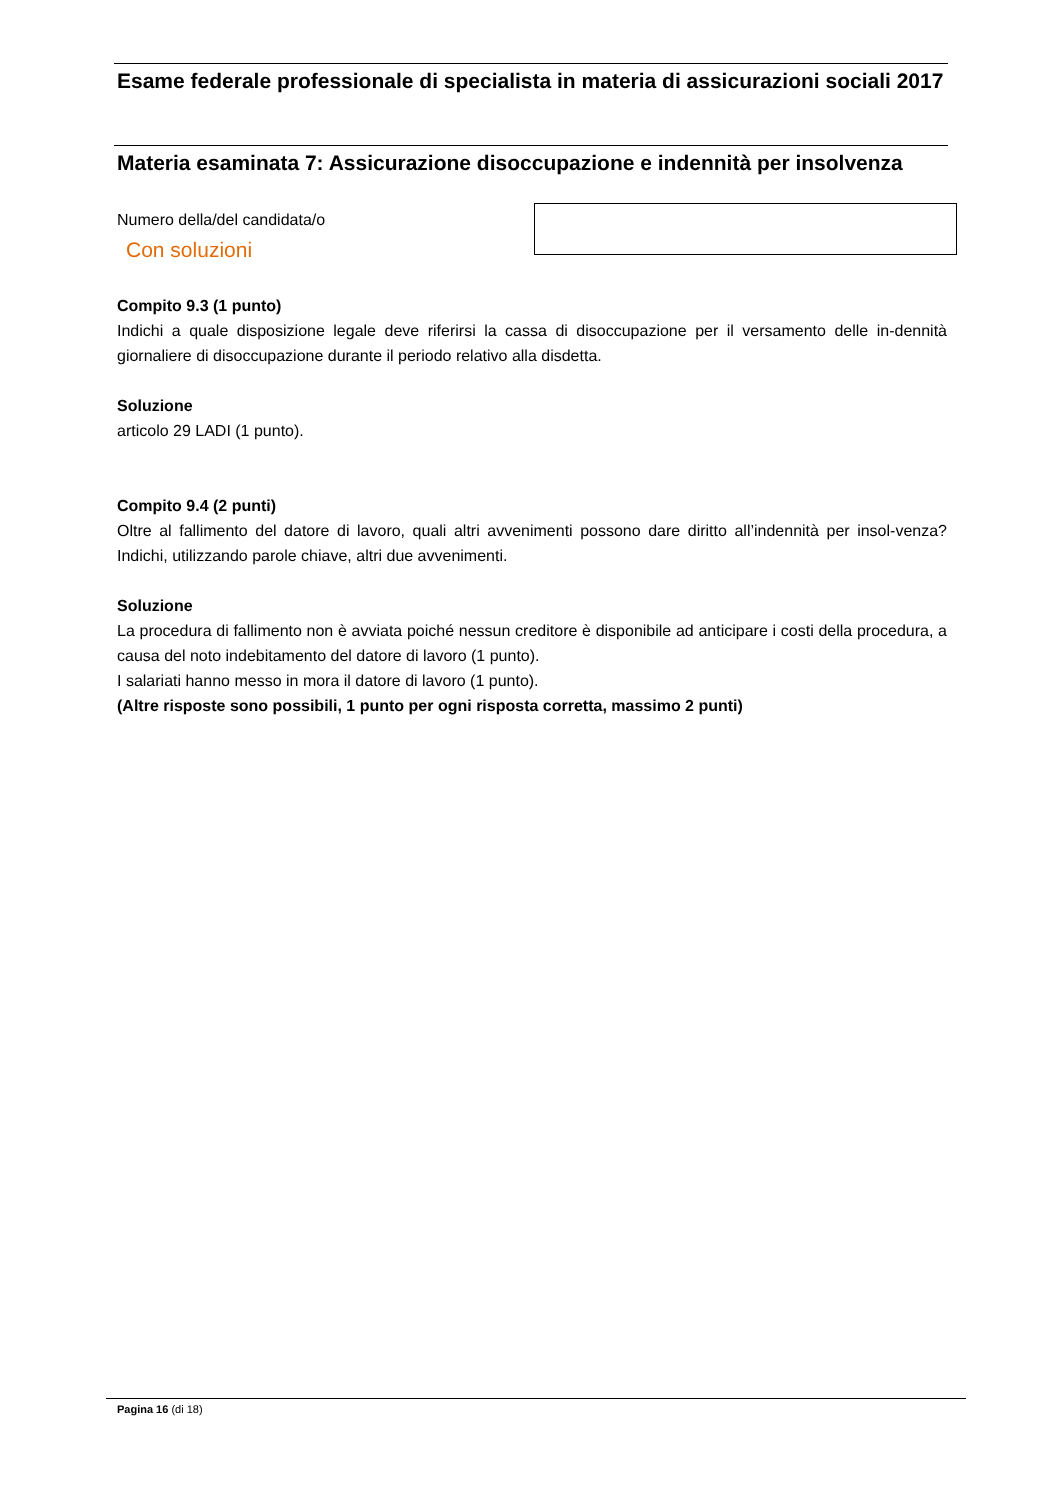Esame federale professionale di specialista in materia di assicurazioni sociali 2017
Materia esaminata 7: Assicurazione disoccupazione e indennità per insolvenza
Numero della/del candidata/o
Con soluzioni
Compito 9.3 (1 punto)
Indichi a quale disposizione legale deve riferirsi la cassa di disoccupazione per il versamento delle in-dennità giornaliere di disoccupazione durante il periodo relativo alla disdetta.
Soluzione
articolo 29 LADI (1 punto).
Compito 9.4 (2 punti)
Oltre al fallimento del datore di lavoro, quali altri avvenimenti possono dare diritto all’indennità per insol-venza? Indichi, utilizzando parole chiave, altri due avvenimenti.
Soluzione
La procedura di fallimento non è avviata poiché nessun creditore è disponibile ad anticipare i costi della procedura, a causa del noto indebitamento del datore di lavoro (1 punto).
I salariati hanno messo in mora il datore di lavoro (1 punto).
(Altre risposte sono possibili, 1 punto per ogni risposta corretta, massimo 2 punti)
Pagina 16 (di 18)